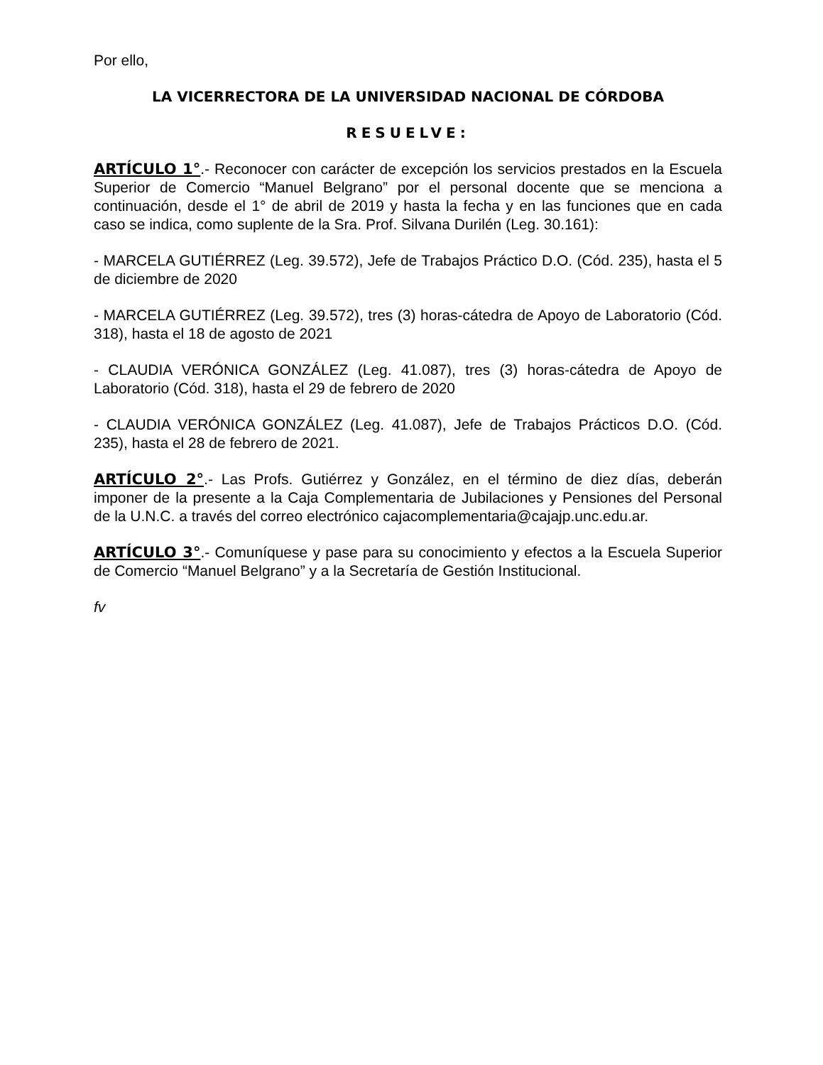Por ello,
LA VICERRECTORA DE LA UNIVERSIDAD NACIONAL DE CÓRDOBA
RESUELVE:
ARTÍCULO 1°.- Reconocer con carácter de excepción los servicios prestados en la Escuela Superior de Comercio “Manuel Belgrano” por el personal docente que se menciona a continuación, desde el 1° de abril de 2019 y hasta la fecha y en las funciones que en cada caso se indica, como suplente de la Sra. Prof. Silvana Durilén (Leg. 30.161):
- MARCELA GUTIÉRREZ (Leg. 39.572), Jefe de Trabajos Práctico D.O. (Cód. 235), hasta el 5 de diciembre de 2020
- MARCELA GUTIÉRREZ (Leg. 39.572), tres (3) horas-cátedra de Apoyo de Laboratorio (Cód. 318), hasta el 18 de agosto de 2021
- CLAUDIA VERÓNICA GONZÁLEZ (Leg. 41.087), tres (3) horas-cátedra de Apoyo de Laboratorio (Cód. 318), hasta el 29 de febrero de 2020
- CLAUDIA VERÓNICA GONZÁLEZ (Leg. 41.087), Jefe de Trabajos Prácticos D.O. (Cód. 235), hasta el 28 de febrero de 2021.
ARTÍCULO 2°.- Las Profs. Gutiérrez y González, en el término de diez días, deberán imponer de la presente a la Caja Complementaria de Jubilaciones y Pensiones del Personal de la U.N.C. a través del correo electrónico cajacomplementaria@cajajp.unc.edu.ar.
ARTÍCULO 3°.- Comuníquese y pase para su conocimiento y efectos a la Escuela Superior de Comercio “Manuel Belgrano” y a la Secretaría de Gestión Institucional.
fv